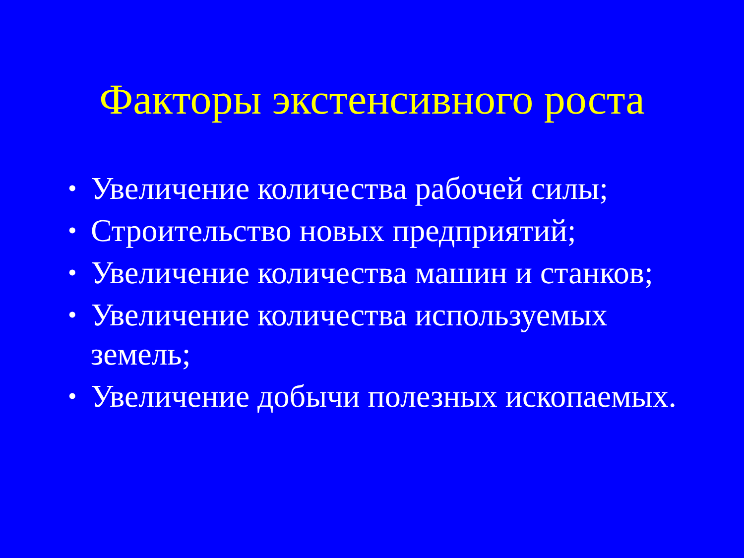Факторы экстенсивного роста
• Увеличение количества рабочей силы;
• Строительство новых предприятий;
• Увеличение количества машин и станков;
• Увеличение количества используемых земель;
• Увеличение добычи полезных ископаемых.